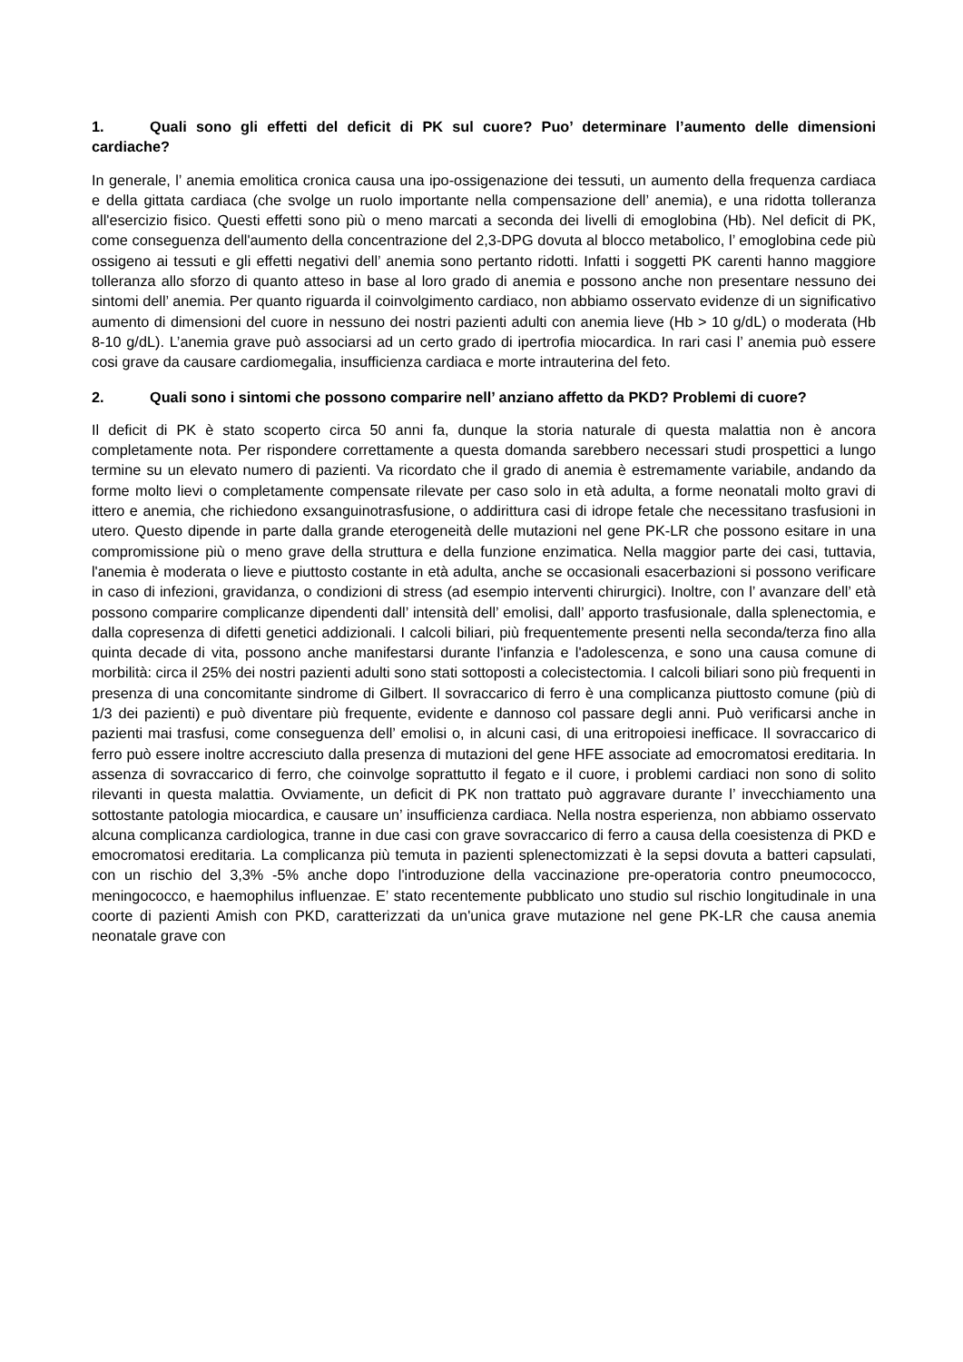1. Quali sono gli effetti del deficit di PK sul cuore? Puo’ determinare l’aumento delle dimensioni cardiache?
In generale, l’ anemia emolitica cronica causa una ipo-ossigenazione dei tessuti, un aumento della frequenza cardiaca e della gittata cardiaca (che svolge un ruolo importante nella compensazione dell’ anemia), e una ridotta tolleranza all'esercizio fisico. Questi effetti sono più o meno marcati a seconda dei livelli di emoglobina (Hb). Nel deficit di PK, come conseguenza dell'aumento della concentrazione del 2,3-DPG dovuta al blocco metabolico, l’ emoglobina cede più ossigeno ai tessuti e gli effetti negativi dell’ anemia sono pertanto ridotti. Infatti i soggetti PK carenti hanno maggiore tolleranza allo sforzo di quanto atteso in base al loro grado di anemia e possono anche non presentare nessuno dei sintomi dell’ anemia. Per quanto riguarda il coinvolgimento cardiaco, non abbiamo osservato evidenze di un significativo aumento di dimensioni del cuore in nessuno dei nostri pazienti adulti con anemia lieve (Hb > 10 g/dL) o moderata (Hb 8-10 g/dL). L’anemia grave può associarsi ad un certo grado di ipertrofia miocardica. In rari casi l’ anemia può essere cosi grave da causare cardiomegalia, insufficienza cardiaca e morte intrauterina del feto.
2. Quali sono i sintomi che possono comparire nell’ anziano affetto da PKD? Problemi di cuore?
Il deficit di PK è stato scoperto circa 50 anni fa, dunque la storia naturale di questa malattia non è ancora completamente nota. Per rispondere correttamente a questa domanda sarebbero necessari studi prospettici a lungo termine su un elevato numero di pazienti. Va ricordato che il grado di anemia è estremamente variabile, andando da forme molto lievi o completamente compensate rilevate per caso solo in età adulta, a forme neonatali molto gravi di ittero e anemia, che richiedono exsanguinotrasfusione, o addirittura casi di idrope fetale che necessitano trasfusioni in utero. Questo dipende in parte dalla grande eterogeneità delle mutazioni nel gene PK-LR che possono esitare in una compromissione più o meno grave della struttura e della funzione enzimatica. Nella maggior parte dei casi, tuttavia, l'anemia è moderata o lieve e piuttosto costante in età adulta, anche se occasionali esacerbazioni si possono verificare in caso di infezioni, gravidanza, o condizioni di stress (ad esempio interventi chirurgici). Inoltre, con l’ avanzare dell’ età possono comparire complicanze dipendenti dall’ intensità dell’ emolisi, dall’ apporto trasfusionale, dalla splenectomia, e dalla copresenza di difetti genetici addizionali. I calcoli biliari, più frequentemente presenti nella seconda/terza fino alla quinta decade di vita, possono anche manifestarsi durante l'infanzia e l'adolescenza, e sono una causa comune di morbilità: circa il 25% dei nostri pazienti adulti sono stati sottoposti a colecistectomia. I calcoli biliari sono più frequenti in presenza di una concomitante sindrome di Gilbert. Il sovraccarico di ferro è una complicanza piuttosto comune (più di 1/3 dei pazienti) e può diventare più frequente, evidente e dannoso col passare degli anni. Può verificarsi anche in pazienti mai trasfusi, come conseguenza dell’ emolisi o, in alcuni casi, di una eritropoiesi inefficace. Il sovraccarico di ferro può essere inoltre accresciuto dalla presenza di mutazioni del gene HFE associate ad emocromatosi ereditaria. In assenza di sovraccarico di ferro, che coinvolge soprattutto il fegato e il cuore, i problemi cardiaci non sono di solito rilevanti in questa malattia. Ovviamente, un deficit di PK non trattato può aggravare durante l’ invecchiamento una sottostante patologia miocardica, e causare un’ insufficienza cardiaca. Nella nostra esperienza, non abbiamo osservato alcuna complicanza cardiologica, tranne in due casi con grave sovraccarico di ferro a causa della coesistenza di PKD e emocromatosi ereditaria. La complicanza più temuta in pazienti splenectomizzati è la sepsi dovuta a batteri capsulati, con un rischio del 3,3% -5% anche dopo l'introduzione della vaccinazione pre-operatoria contro pneumococco, meningococco, e haemophilus influenzae. E’ stato recentemente pubblicato uno studio sul rischio longitudinale in una coorte di pazienti Amish con PKD, caratterizzati da un'unica grave mutazione nel gene PK-LR che causa anemia neonatale grave con